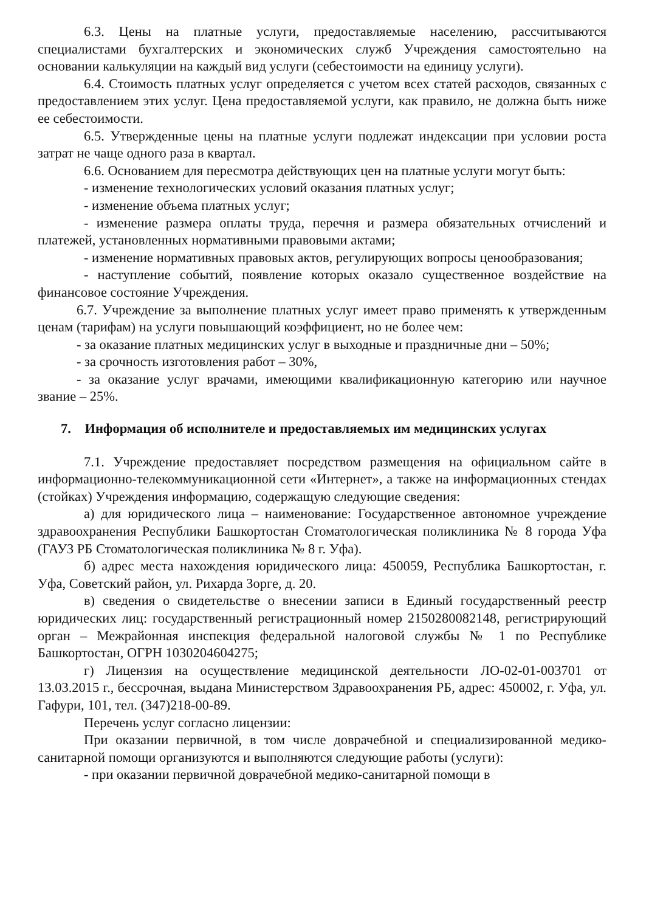6.3. Цены на платные услуги, предоставляемые населению, рассчитываются специалистами бухгалтерских и экономических служб Учреждения самостоятельно на основании калькуляции на каждый вид услуги (себестоимости на единицу услуги).
6.4. Стоимость платных услуг определяется с учетом всех статей расходов, связанных с предоставлением этих услуг. Цена предоставляемой услуги, как правило, не должна быть ниже ее себестоимости.
6.5. Утвержденные цены на платные услуги подлежат индексации при условии роста затрат не чаще одного раза в квартал.
6.6. Основанием для пересмотра действующих цен на платные услуги могут быть:
- изменение технологических условий оказания платных услуг;
- изменение объема платных услуг;
- изменение размера оплаты труда, перечня и размера обязательных отчислений и платежей, установленных нормативными правовыми актами;
- изменение нормативных правовых актов, регулирующих вопросы ценообразования;
- наступление событий, появление которых оказало существенное воздействие на финансовое состояние Учреждения.
6.7. Учреждение за выполнение платных услуг имеет право применять к утвержденным ценам (тарифам) на услуги повышающий коэффициент, но не более чем:
- за оказание платных медицинских услуг в выходные и праздничные дни – 50%;
- за срочность изготовления работ – 30%,
- за оказание услуг врачами, имеющими квалификационную категорию или научное звание – 25%.
7. Информация об исполнителе и предоставляемых им медицинских услугах
7.1. Учреждение предоставляет посредством размещения на официальном сайте в информационно-телекоммуникационной сети «Интернет», а также на информационных стендах (стойках) Учреждения информацию, содержащую следующие сведения:
а) для юридического лица – наименование: Государственное автономное учреждение здравоохранения Республики Башкортостан Стоматологическая поликлиника № 8 города Уфа (ГАУЗ РБ Стоматологическая поликлиника № 8 г. Уфа).
б) адрес места нахождения юридического лица: 450059, Республика Башкортостан, г. Уфа, Советский район, ул. Рихарда Зорге, д. 20.
в) сведения о свидетельстве о внесении записи в Единый государственный реестр юридических лиц: государственный регистрационный номер 2150280082148, регистрирующий орган – Межрайонная инспекция федеральной налоговой службы № 1 по Республике Башкортостан, ОГРН 1030204604275;
г) Лицензия на осуществление медицинской деятельности ЛО-02-01-003701 от 13.03.2015 г., бессрочная, выдана Министерством Здравоохранения РБ, адрес: 450002, г. Уфа, ул. Гафури, 101, тел. (347)218-00-89.
Перечень услуг согласно лицензии:
При оказании первичной, в том числе доврачебной и специализированной медико-санитарной помощи организуются и выполняются следующие работы (услуги):
- при оказании первичной доврачебной медико-санитарной помощи в